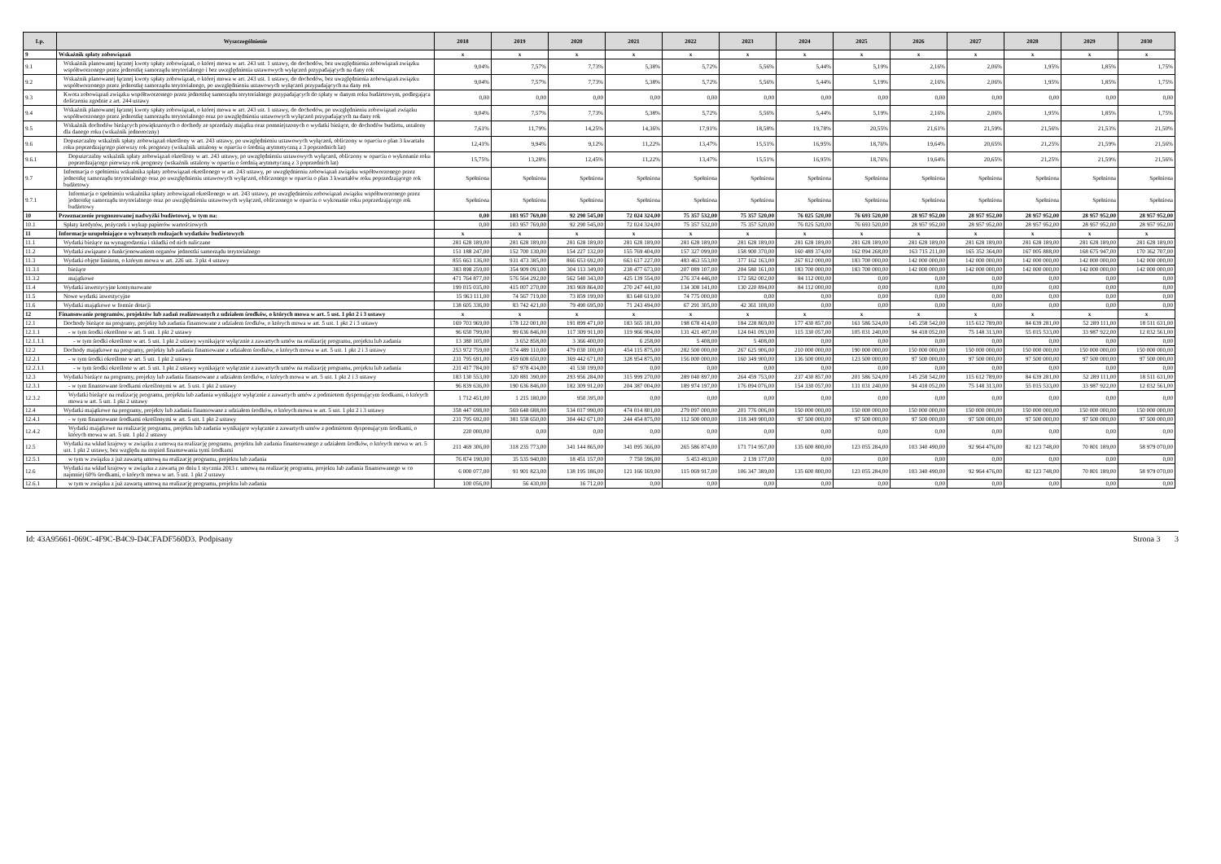| Lp. | Wyszczególnienie | 2018 | 2019 | 2020 | 2021 | 2022 | 2023 | 2024 | 2025 | 2026 | 2027 | 2028 | 2029 | 2030 |
| --- | --- | --- | --- | --- | --- | --- | --- | --- | --- | --- | --- | --- | --- | --- |
| 9 | Wskaźnik spłaty zobowiązań | x | x | x | x | x | x | x | x | x | x | x | x | x |
| 9.1 | Wskaźnik planowanej łącznej kwoty spłaty zobowiązań, o której mowa w art. 243 ust. 1 ustawy, do dochodów, bez uwzględnienia zobowiązań związku współtworzonego przez jednostkę samorządu terytorialnego i bez uwzględnienia ustawowych wyłączeń przypadających na dany rok | 9,04% | 7,57% | 7,73% | 5,38% | 5,72% | 5,56% | 5,44% | 5,19% | 2,16% | 2,06% | 1,95% | 1,85% | 1,75% |
| 9.2 | Wskaźnik planowanej łącznej kwoty spłaty zobowiązań, o której mowa w art. 243 ust. 1 ustawy, do dochodów, bez uwzględnienia zobowiązań związku współtworzonego przez jednostkę samorządu terytorialnego, po uwzględnieniu ustawowych wyłączeń przypadających na dany rok | 9,04% | 7,57% | 7,73% | 5,38% | 5,72% | 5,56% | 5,44% | 5,19% | 2,16% | 2,06% | 1,95% | 1,85% | 1,75% |
| 9.3 | Kwota zobowiązań związku współtworzonego przez jednostkę samorządu terytorialnego przypadających do spłaty w danym roku budżetowym, podlegająca doliczeniu zgodnie z art. 244 ustawy | 0,00 | 0,00 | 0,00 | 0,00 | 0,00 | 0,00 | 0,00 | 0,00 | 0,00 | 0,00 | 0,00 | 0,00 | 0,00 |
| 9.4 | Wskaźnik planowanej łącznej kwoty spłaty zobowiązań, o której mowa w art. 243 ust. 1 ustawy, do dochodów, po uwzględnieniu zobowiązań związku współtworzonego przez jednostkę samorządu terytorialnego oraz po uwzględnieniu ustawowych wyłączeń przypadających na dany rok | 9,04% | 7,57% | 7,73% | 5,38% | 5,72% | 5,56% | 5,44% | 5,19% | 2,16% | 2,06% | 1,95% | 1,85% | 1,75% |
| 9.5 | Wskaźnik dochodów bieżących powiększonych o dochody ze sprzedaży majątku oraz pomniejszonych o wydatki bieżące, do dochodów budżetu, ustalony dla danego roku (wskaźnik jednoroczny) | 7,61% | 11,79% | 14,25% | 14,36% | 17,91% | 18,58% | 19,78% | 20,55% | 21,61% | 21,59% | 21,56% | 21,53% | 21,50% |
| 9.6 | Dopuszczalny wskaźnik spłaty zobowiązań określony w art. 243 ustawy, po uwzględnieniu ustawowych wyłączeń, obliczony w oparciu o plan 3 kwartału roku poprzedzającego pierwszy rok prognozy (wskaźnik ustalony w oparciu o średnią arytmetyczną z 3 poprzednich lat) | 12,41% | 9,94% | 9,12% | 11,22% | 13,47% | 15,51% | 16,95% | 18,76% | 19,64% | 20,65% | 21,25% | 21,59% | 21,56% |
| 9.6.1 | Dopuszczalny wskaźnik spłaty zobowiązań określony w art. 243 ustawy, po uwzględnieniu ustawowych wyłączeń, obliczony w oparciu o wykonanie roku poprzedzającego pierwszy rok prognozy (wskaźnik ustalony w oparciu o średnią arytmetyczną z 3 poprzednich lat) | 15,75% | 13,28% | 12,45% | 11,22% | 13,47% | 15,51% | 16,95% | 18,76% | 19,64% | 20,65% | 21,25% | 21,59% | 21,56% |
| 9.7 | Informacja o spełnieniu wskaźnika spłaty zobowiązań określonego w art. 243 ustawy, po uwzględnieniu zobowiązań związku współtworzonego przez jednostkę samorządu terytorialnego oraz po uwzględnieniu ustawowych wyłączeń, obliczonego w oparciu o plan 3 kwartałów roku poprzedzającego rok budżetowy | Spełniona | Spełniona | Spełniona | Spełniona | Spełniona | Spełniona | Spełniona | Spełniona | Spełniona | Spełniona | Spełniona | Spełniona | Spełniona |
| 9.7.1 | Informacja o spełnieniu wskaźnika spłaty zobowiązań określonego w art. 243 ustawy, po uwzględnieniu zobowiązań związku współtworzonego przez jednostkę samorządu terytorialnego oraz po uwzględnieniu ustawowych wyłączeń, obliczonego w oparciu o wykonanie roku poprzedzającego rok budżetowy | Spełniona | Spełniona | Spełniona | Spełniona | Spełniona | Spełniona | Spełniona | Spełniona | Spełniona | Spełniona | Spełniona | Spełniona | Spełniona |
| 10 | Przeznaczenie prognozowanej nadwyżki budżetowej, w tym na: | 0,00 | 103 957 769,00 | 92 290 545,00 | 72 024 324,00 | 75 357 532,00 | 75 357 520,00 | 76 025 520,00 | 76 693 520,00 | 28 957 952,00 | 28 957 952,00 | 28 957 952,00 | 28 957 952,00 | 28 957 952,00 |
| 10.1 | Spłaty kredytów, pożyczek i wykup papierów wartościowych | 0,00 | 103 957 769,00 | 92 290 545,00 | 72 024 324,00 | 75 357 532,00 | 75 357 520,00 | 76 025 520,00 | 76 693 520,00 | 28 957 952,00 | 28 957 952,00 | 28 957 952,00 | 28 957 952,00 | 28 957 952,00 |
| 11 | Informacje uzupełniające o wybranych rodzajach wydatków budżetowych | x | x | x | x | x | x | x | x | x | x | x | x | x |
| 11.1 | Wydatki bieżące na wynagrodzenia i składki od nich naliczane | 281 628 189,00 | 281 628 189,00 | 281 628 189,00 | 281 628 189,00 | 281 628 189,00 | 281 628 189,00 | 281 628 189,00 | 281 628 189,00 | 281 628 189,00 | 281 628 189,00 | 281 628 189,00 | 281 628 189,00 | 281 628 189,00 |
| 11.2 | Wydatki związane z funkcjonowaniem organów jednostki samorządu terytorialnego | 151 188 247,00 | 152 700 130,00 | 154 227 132,00 | 155 769 404,00 | 157 327 099,00 | 158 900 370,00 | 160 489 374,00 | 162 094 268,00 | 163 715 211,00 | 165 352 364,00 | 167 005 888,00 | 168 675 947,00 | 170 362 707,00 |
| 11.3 | Wydatki objęte limitem, o którym mowa w art. 226 ust. 3 pkt 4 ustawy | 855 663 136,00 | 931 473 385,00 | 866 653 692,00 | 663 617 227,00 | 483 463 553,00 | 377 162 163,00 | 267 812 000,00 | 183 700 000,00 | 142 000 000,00 | 142 000 000,00 | 142 000 000,00 | 142 000 000,00 | 142 000 000,00 |
| 11.3.1 | bieżące | 383 898 259,00 | 354 909 093,00 | 304 113 349,00 | 238 477 673,00 | 207 089 107,00 | 204 580 161,00 | 183 700 000,00 | 183 700 000,00 | 142 000 000,00 | 142 000 000,00 | 142 000 000,00 | 142 000 000,00 | 142 000 000,00 |
| 11.3.2 | majątkowe | 471 764 877,00 | 576 564 292,00 | 562 540 343,00 | 425 139 554,00 | 276 374 446,00 | 172 582 002,00 | 84 112 000,00 | 0,00 | 0,00 | 0,00 | 0,00 | 0,00 | 0,00 |
| 11.4 | Wydatki inwestycyjne kontynuowane | 199 015 035,00 | 415 007 270,00 | 393 969 864,00 | 270 247 441,00 | 134 308 141,00 | 130 220 894,00 | 84 112 000,00 | 0,00 | 0,00 | 0,00 | 0,00 | 0,00 | 0,00 |
| 11.5 | Nowe wydatki inwestycyjne | 15 963 111,00 | 74 567 719,00 | 73 859 199,00 | 83 648 619,00 | 74 775 000,00 | 0,00 | 0,00 | 0,00 | 0,00 | 0,00 | 0,00 | 0,00 | 0,00 |
| 11.6 | Wydatki majątkowe w formie dotacji | 138 605 336,00 | 83 742 421,00 | 79 490 695,00 | 71 243 494,00 | 67 291 305,00 | 42 361 108,00 | 0,00 | 0,00 | 0,00 | 0,00 | 0,00 | 0,00 | 0,00 |
| 12 | Finansowanie programów, projektów lub zadań realizowanych z udziałem środków, o których mowa w art. 5 ust. 1 pkt 2 i 3 ustawy | x | x | x | x | x | x | x | x | x | x | x | x | x |
| 12.1 | Dochody bieżące na programy, projekty lub zadania finansowane z udziałem środków, o których mowa w art. 5 ust. 1 pkt 2 i 3 ustawy | 169 703 969,00 | 178 122 001,00 | 191 899 471,00 | 183 565 181,00 | 198 678 414,00 | 184 228 869,00 | 177 430 857,00 | 161 586 524,00 | 145 258 542,00 | 115 612 789,00 | 84 639 281,00 | 52 289 111,00 | 18 511 631,00 |
| 12.1.1 | - w tym środki określone w art. 5 ust. 1 pkt 2 ustawy | 96 650 799,00 | 99 636 846,00 | 117 309 911,00 | 119 966 904,00 | 131 421 497,00 | 124 041 093,00 | 115 330 057,00 | 105 031 240,00 | 94 418 052,00 | 75 148 313,00 | 55 015 533,00 | 33 987 922,00 | 12 032 561,00 |
| 12.1.1.1 | - w tym środki określone w art. 5 ust. 1 pkt 2 ustawy wynikające wyłącznie z zawartych umów na realizację programu, projektu lub zadania | 13 380 105,00 | 3 652 858,00 | 3 366 400,00 | 6 258,00 | 5 408,00 | 5 408,00 | 0,00 | 0,00 | 0,00 | 0,00 | 0,00 | 0,00 | 0,00 |
| 12.2 | Dochody majątkowe na programy, projekty lub zadania finansowane z udziałem środków, o których mowa w art. 5 ust. 1 pkt 2 i 3 ustawy | 253 972 759,00 | 574 489 110,00 | 479 030 100,00 | 454 115 875,00 | 282 500 000,00 | 267 625 906,00 | 210 000 000,00 | 190 000 000,00 | 150 000 000,00 | 150 000 000,00 | 150 000 000,00 | 150 000 000,00 | 150 000 000,00 |
| 12.2.1 | - w tym środki określone w art. 5 ust. 1 pkt 2 ustawy | 231 795 691,00 | 459 608 650,00 | 369 442 671,00 | 328 954 875,00 | 156 000 000,00 | 160 349 900,00 | 136 500 000,00 | 123 500 000,00 | 97 500 000,00 | 97 500 000,00 | 97 500 000,00 | 97 500 000,00 | 97 500 000,00 |
| 12.2.1.1 | - w tym środki określone w art. 5 ust. 1 pkt 2 ustawy wynikające wyłącznie z zawartych umów na realizację programu, projektu lub zadania | 231 417 784,00 | 67 978 434,00 | 41 530 199,00 | 0,00 | 0,00 | 0,00 | 0,00 | 0,00 | 0,00 | 0,00 | 0,00 | 0,00 | 0,00 |
| 12.3 | Wydatki bieżące na programy, projekty lub zadania finansowane z udziałem środków, o których mowa w art. 5 ust. 1 pkt 2 i 3 ustawy | 183 130 553,00 | 320 881 390,00 | 293 956 284,00 | 315 999 270,00 | 289 040 897,00 | 264 459 753,00 | 237 430 857,00 | 201 586 524,00 | 145 258 542,00 | 115 612 789,00 | 84 639 281,00 | 52 289 111,00 | 18 511 631,00 |
| 12.3.1 | - w tym finansowane środkami określonymi w art. 5 ust. 1 pkt 2 ustawy | 96 839 636,00 | 190 636 846,00 | 182 309 912,00 | 204 387 004,00 | 189 974 197,00 | 176 094 076,00 | 154 330 057,00 | 131 031 240,00 | 94 418 052,00 | 75 148 313,00 | 55 015 533,00 | 33 987 922,00 | 12 032 561,00 |
| 12.3.2 | Wydatki bieżące na realizację programu, projektu lub zadania wynikające wyłącznie z zawartych umów z podmiotem dysponującym środkami, o których mowa w art. 5 ust. 1 pkt 2 ustawy | 1 712 451,00 | 1 215 180,00 | 950 395,00 | 0,00 | 0,00 | 0,00 | 0,00 | 0,00 | 0,00 | 0,00 | 0,00 | 0,00 | 0,00 |
| 12.4 | Wydatki majątkowe na programy, projekty lub zadania finansowane z udziałem środków, o których mowa w art. 5 ust. 1 pkt 2 i 3 ustawy | 358 447 698,00 | 569 648 688,00 | 534 017 990,00 | 474 014 801,00 | 279 097 000,00 | 201 776 006,00 | 150 000 000,00 | 150 000 000,00 | 150 000 000,00 | 150 000 000,00 | 150 000 000,00 | 150 000 000,00 | 150 000 000,00 |
| 12.4.1 | - w tym finansowane środkami określonymi w art. 5 ust. 1 pkt 2 ustawy | 231 795 692,00 | 381 558 650,00 | 304 442 671,00 | 244 454 875,00 | 112 500 000,00 | 118 349 900,00 | 97 500 000,00 | 97 500 000,00 | 97 500 000,00 | 97 500 000,00 | 97 500 000,00 | 97 500 000,00 | 97 500 000,00 |
| 12.4.2 | Wydatki majątkowe na realizację programu, projektu lub zadania wynikające wyłącznie z zawartych umów z podmiotem dysponującym środkami, o których mowa w art. 5 ust. 1 pkt 2 ustawy | 220 000,00 | 0,00 | 0,00 | 0,00 | 0,00 | 0,00 | 0,00 | 0,00 | 0,00 | 0,00 | 0,00 | 0,00 | 0,00 |
| 12.5 | Wydatki na wkład krajowy w związku z umową na realizację programu, projektu lub zadania finansowanego z udziałem środków, o których mowa w art. 5 ust. 1 pkt 2 ustawy, bez względu na stopień finansowania tymi środkami | 211 469 306,00 | 318 235 773,00 | 341 144 865,00 | 341 095 366,00 | 265 586 874,00 | 171 714 957,00 | 135 600 800,00 | 123 055 284,00 | 103 340 490,00 | 92 964 476,00 | 82 123 748,00 | 70 801 189,00 | 58 979 070,00 |
| 12.5.1 | w tym w związku z już zawartą umową na realizację programu, projektu lub zadania | 76 874 190,00 | 35 535 940,00 | 18 451 157,00 | 7 750 596,00 | 5 453 493,00 | 2 139 177,00 | 0,00 | 0,00 | 0,00 | 0,00 | 0,00 | 0,00 | 0,00 |
| 12.6 | Wydatki na wkład krajowy w związku z zawartą po dniu 1 stycznia 2013 r. umową na realizację programu, projektu lub zadania finansowanego w co najmniej 60% środkami, o których mowa w art. 5 ust. 1 pkt 2 ustawy | 6 000 077,00 | 91 901 823,00 | 138 195 186,00 | 121 166 169,00 | 115 069 917,00 | 106 347 389,00 | 135 600 800,00 | 123 055 284,00 | 103 340 490,00 | 92 964 476,00 | 82 123 748,00 | 70 801 189,00 | 58 979 070,00 |
| 12.6.1 | w tym w związku z już zawartą umową na realizację programu, projektu lub zadania | 100 056,00 | 56 430,00 | 16 712,00 | 0,00 | 0,00 | 0,00 | 0,00 | 0,00 | 0,00 | 0,00 | 0,00 | 0,00 | 0,00 |
Id: 43A95661-069C-4F9C-B4C9-D4CFADF560D3. Podpisany Strona 3 3